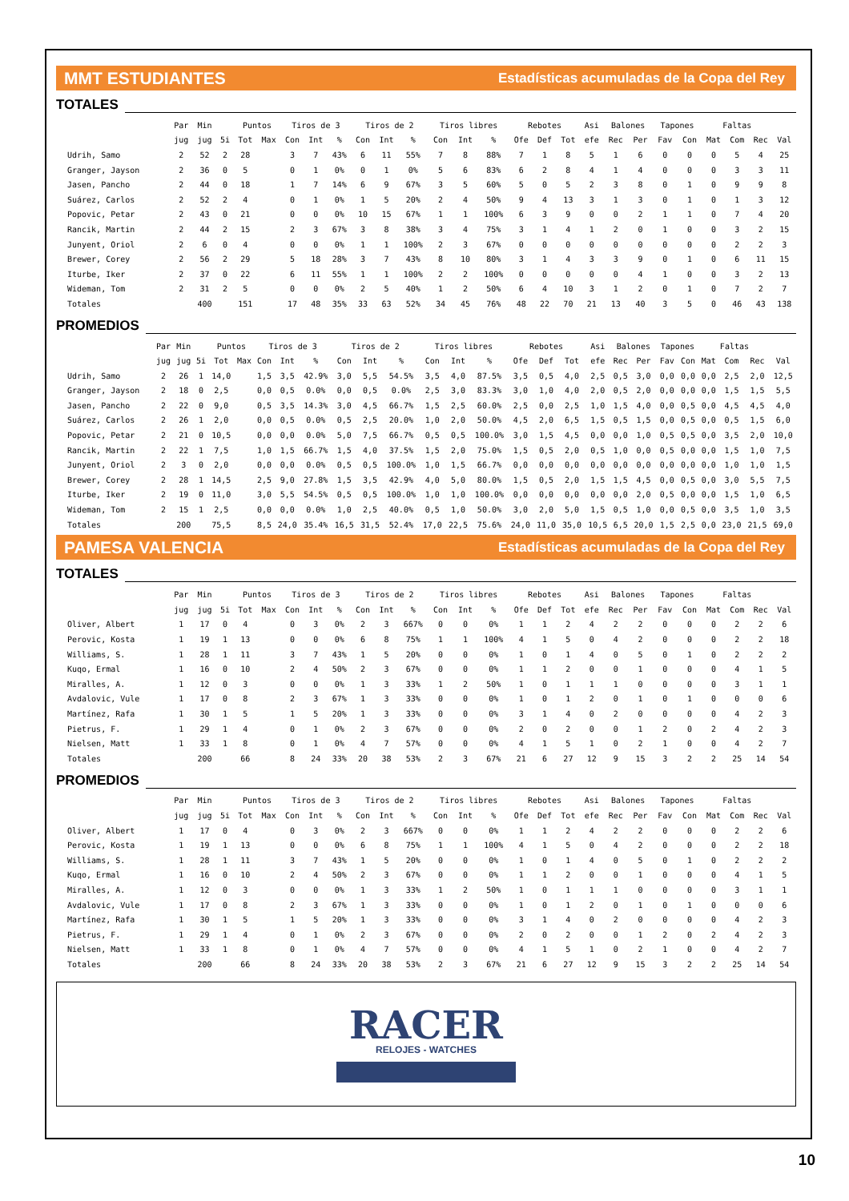MMT ESTUDIANTES Estadísticas acumuladas de la Copa del Rey
TOTALES
| | Par | Min | | Puntos | | Tiros de 3 | | | Tiros de 2 | | | Tiros libres | | | Rebotes | | | Asi | Balones | | Tapones | | Faltas | | | |
| --- | --- | --- | --- | --- | --- | --- | --- | --- | --- | --- | --- | --- | --- | --- | --- | --- | --- | --- | --- | --- | --- | --- | --- | --- | --- | --- |
| | jug | jug | 5i | Tot | Max | Con | Int | % | Con | Int | % | Con | Int | % | Ofe | Def | Tot | efe | Rec | Per | Fav | Con | Mat | Com | Rec | Val |
| Udrih, Samo | 2 | 52 | 2 | 28 | | 3 | 7 | 43% | 6 | 11 | 55% | 7 | 8 | 88% | 7 | 1 | 8 | 5 | 1 | 6 | 0 | 0 | 0 | 5 | 4 | 25 |
| Granger, Jayson | 2 | 36 | 0 | 5 | | 0 | 1 | 0% | 0 | 1 | 0% | 5 | 6 | 83% | 6 | 2 | 8 | 4 | 1 | 4 | 0 | 0 | 0 | 3 | 3 | 11 |
| Jasen, Pancho | 2 | 44 | 0 | 18 | | 1 | 7 | 14% | 6 | 9 | 67% | 3 | 5 | 60% | 5 | 0 | 5 | 2 | 3 | 8 | 0 | 1 | 0 | 9 | 9 | 8 |
| Suárez, Carlos | 2 | 52 | 2 | 4 | | 0 | 1 | 0% | 1 | 5 | 20% | 2 | 4 | 50% | 9 | 4 | 13 | 3 | 1 | 3 | 0 | 1 | 0 | 1 | 3 | 12 |
| Popovic, Petar | 2 | 43 | 0 | 21 | | 0 | 0 | 0% | 10 | 15 | 67% | 1 | 1 | 100% | 6 | 3 | 9 | 0 | 0 | 2 | 1 | 1 | 0 | 7 | 4 | 20 |
| Rancik, Martin | 2 | 44 | 2 | 15 | | 2 | 3 | 67% | 3 | 8 | 38% | 3 | 4 | 75% | 3 | 1 | 4 | 1 | 2 | 0 | 1 | 0 | 0 | 3 | 2 | 15 |
| Junyent, Oriol | 2 | 6 | 0 | 4 | | 0 | 0 | 0% | 1 | 1 | 100% | 2 | 3 | 67% | 0 | 0 | 0 | 0 | 0 | 0 | 0 | 0 | 0 | 2 | 2 | 3 |
| Brewer, Corey | 2 | 56 | 2 | 29 | | 5 | 18 | 28% | 3 | 7 | 43% | 8 | 10 | 80% | 3 | 1 | 4 | 3 | 3 | 9 | 0 | 1 | 0 | 6 | 11 | 15 |
| Iturbe, Iker | 2 | 37 | 0 | 22 | | 6 | 11 | 55% | 1 | 1 | 100% | 2 | 2 | 100% | 0 | 0 | 0 | 0 | 0 | 4 | 1 | 0 | 0 | 3 | 2 | 13 |
| Wideman, Tom | 2 | 31 | 2 | 5 | | 0 | 0 | 0% | 2 | 5 | 40% | 1 | 2 | 50% | 6 | 4 | 10 | 3 | 1 | 2 | 0 | 1 | 0 | 7 | 2 | 7 |
| Totales | | 400 | | 151 | | 17 | 48 | 35% | 33 | 63 | 52% | 34 | 45 | 76% | 48 | 22 | 70 | 21 | 13 | 40 | 3 | 5 | 0 | 46 | 43 | 138 |
PROMEDIOS
| | Par | Min | | Puntos | | Tiros de 3 | | | Tiros de 2 | | | Tiros libres | | | Rebotes | | | Asi | Balones | | Tapones | | Faltas | | | |
| --- | --- | --- | --- | --- | --- | --- | --- | --- | --- | --- | --- | --- | --- | --- | --- | --- | --- | --- | --- | --- | --- | --- | --- | --- | --- | --- |
| | jug | jug | 5i | Tot | Max | Con | Int | % | Con | Int | % | Con | Int | % | Ofe | Def | Tot | efe | Rec | Per | Fav | Con | Mat | Com | Rec | Val |
| Udrih, Samo | 2 | 26 | 1 | 14,0 | | 1,5 | 3,5 | 42.9% | 3,0 | 5,5 | 54.5% | 3,5 | 4,0 | 87.5% | 3,5 | 0,5 | 4,0 | 2,5 | 0,5 | 3,0 | 0,0 | 0,0 | 0,0 | 2,5 | 2,0 | 12,5 |
| Granger, Jayson | 2 | 18 | 0 | 2,5 | | 0,0 | 0,5 | 0.0% | 0,0 | 0,5 | 0.0% | 2,5 | 3,0 | 83.3% | 3,0 | 1,0 | 4,0 | 2,0 | 0,5 | 2,0 | 0,0 | 0,0 | 0,0 | 1,5 | 1,5 | 5,5 |
| Jasen, Pancho | 2 | 22 | 0 | 9,0 | | 0,5 | 3,5 | 14.3% | 3,0 | 4,5 | 66.7% | 1,5 | 2,5 | 60.0% | 2,5 | 0,0 | 2,5 | 1,0 | 1,5 | 4,0 | 0,0 | 0,5 | 0,0 | 4,5 | 4,5 | 4,0 |
| Suárez, Carlos | 2 | 26 | 1 | 2,0 | | 0,0 | 0,5 | 0.0% | 0,5 | 2,5 | 20.0% | 1,0 | 2,0 | 50.0% | 4,5 | 2,0 | 6,5 | 1,5 | 0,5 | 1,5 | 0,0 | 0,5 | 0,0 | 0,5 | 1,5 | 6,0 |
| Popovic, Petar | 2 | 21 | 0 | 10,5 | | 0,0 | 0,0 | 0.0% | 5,0 | 7,5 | 66.7% | 0,5 | 0,5 | 100.0% | 3,0 | 1,5 | 4,5 | 0,0 | 0,0 | 1,0 | 0,5 | 0,5 | 0,0 | 3,5 | 2,0 | 10,0 |
| Rancik, Martin | 2 | 22 | 1 | 7,5 | | 1,0 | 1,5 | 66.7% | 1,5 | 4,0 | 37.5% | 1,5 | 2,0 | 75.0% | 1,5 | 0,5 | 2,0 | 0,5 | 1,0 | 0,0 | 0,5 | 0,0 | 0,0 | 1,5 | 1,0 | 7,5 |
| Junyent, Oriol | 2 | 3 | 0 | 2,0 | | 0,0 | 0,0 | 0.0% | 0,5 | 0,5 | 100.0% | 1,0 | 1,5 | 66.7% | 0,0 | 0,0 | 0,0 | 0,0 | 0,0 | 0,0 | 0,0 | 0,0 | 0,0 | 1,0 | 1,0 | 1,5 |
| Brewer, Corey | 2 | 28 | 1 | 14,5 | | 2,5 | 9,0 | 27.8% | 1,5 | 3,5 | 42.9% | 4,0 | 5,0 | 80.0% | 1,5 | 0,5 | 2,0 | 1,5 | 1,5 | 4,5 | 0,0 | 0,5 | 0,0 | 3,0 | 5,5 | 7,5 |
| Iturbe, Iker | 2 | 19 | 0 | 11,0 | | 3,0 | 5,5 | 54.5% | 0,5 | 0,5 | 100.0% | 1,0 | 1,0 | 100.0% | 0,0 | 0,0 | 0,0 | 0,0 | 0,0 | 2,0 | 0,5 | 0,0 | 0,0 | 1,5 | 1,0 | 6,5 |
| Wideman, Tom | 2 | 15 | 1 | 2,5 | | 0,0 | 0,0 | 0.0% | 1,0 | 2,5 | 40.0% | 0,5 | 1,0 | 50.0% | 3,0 | 2,0 | 5,0 | 1,5 | 0,5 | 1,0 | 0,0 | 0,5 | 0,0 | 3,5 | 1,0 | 3,5 |
| Totales | | 200 | | 75,5 | | 8,5 | 24,0 | 35.4% | 16,5 | 31,5 | 52.4% | 17,0 | 22,5 | 75.6% | 24,0 | 11,0 | 35,0 | 10,5 | 6,5 | 20,0 | 1,5 | 2,5 | 0,0 | 23,0 | 21,5 | 69,0 |
PAMESA VALENCIA Estadísticas acumuladas de la Copa del Rey
TOTALES
| | Par | Min | | Puntos | | Tiros de 3 | | | Tiros de 2 | | | Tiros libres | | | Rebotes | | | Asi | Balones | | Tapones | | Faltas | | | |
| --- | --- | --- | --- | --- | --- | --- | --- | --- | --- | --- | --- | --- | --- | --- | --- | --- | --- | --- | --- | --- | --- | --- | --- | --- | --- | --- |
| | jug | jug | 5i | Tot | Max | Con | Int | % | Con | Int | % | Con | Int | % | Ofe | Def | Tot | efe | Rec | Per | Fav | Con | Mat | Com | Rec | Val |
| Oliver, Albert | 1 | 17 | 0 | 4 | | 0 | 3 | 0% | 2 | 3 | 667% | 0 | 0 | 0% | 1 | 1 | 2 | 4 | 2 | 2 | 0 | 0 | 0 | 2 | 2 | 6 |
| Perovic, Kosta | 1 | 19 | 1 | 13 | | 0 | 0 | 0% | 6 | 8 | 75% | 1 | 1 | 100% | 4 | 1 | 5 | 0 | 4 | 2 | 0 | 0 | 0 | 2 | 2 | 18 |
| Williams, S. | 1 | 28 | 1 | 11 | | 3 | 7 | 43% | 1 | 5 | 20% | 0 | 0 | 0% | 1 | 0 | 1 | 4 | 0 | 5 | 0 | 1 | 0 | 2 | 2 | 2 |
| Kuqo, Ermal | 1 | 16 | 0 | 10 | | 2 | 4 | 50% | 2 | 3 | 67% | 0 | 0 | 0% | 1 | 1 | 2 | 0 | 0 | 1 | 0 | 0 | 0 | 4 | 1 | 5 |
| Miralles, A. | 1 | 12 | 0 | 3 | | 0 | 0 | 0% | 1 | 3 | 33% | 1 | 2 | 50% | 1 | 0 | 1 | 1 | 1 | 0 | 0 | 0 | 0 | 3 | 1 | 1 |
| Avdalovic, Vule | 1 | 17 | 0 | 8 | | 2 | 3 | 67% | 1 | 3 | 33% | 0 | 0 | 0% | 1 | 0 | 1 | 2 | 0 | 1 | 0 | 1 | 0 | 0 | 0 | 6 |
| Martínez, Rafa | 1 | 30 | 1 | 5 | | 1 | 5 | 20% | 1 | 3 | 33% | 0 | 0 | 0% | 3 | 1 | 4 | 0 | 2 | 0 | 0 | 0 | 0 | 4 | 2 | 3 |
| Pietrus, F. | 1 | 29 | 1 | 4 | | 0 | 1 | 0% | 2 | 3 | 67% | 0 | 0 | 0% | 2 | 0 | 2 | 0 | 0 | 1 | 2 | 0 | 2 | 4 | 2 | 3 |
| Nielsen, Matt | 1 | 33 | 1 | 8 | | 0 | 1 | 0% | 4 | 7 | 57% | 0 | 0 | 0% | 4 | 1 | 5 | 1 | 0 | 2 | 1 | 0 | 0 | 4 | 2 | 7 |
| Totales | | 200 | | 66 | | 8 | 24 | 33% | 20 | 38 | 53% | 2 | 3 | 67% | 21 | 6 | 27 | 12 | 9 | 15 | 3 | 2 | 2 | 25 | 14 | 54 |
PROMEDIOS
| | Par | Min | | Puntos | | Tiros de 3 | | | Tiros de 2 | | | Tiros libres | | | Rebotes | | | Asi | Balones | | Tapones | | Faltas | | | |
| --- | --- | --- | --- | --- | --- | --- | --- | --- | --- | --- | --- | --- | --- | --- | --- | --- | --- | --- | --- | --- | --- | --- | --- | --- | --- | --- |
| | jug | jug | 5i | Tot | Max | Con | Int | % | Con | Int | % | Con | Int | % | Ofe | Def | Tot | efe | Rec | Per | Fav | Con | Mat | Com | Rec | Val |
| Oliver, Albert | 1 | 17 | 0 | 4 | | 0 | 3 | 0% | 2 | 3 | 667% | 0 | 0 | 0% | 1 | 1 | 2 | 4 | 2 | 2 | 0 | 0 | 0 | 2 | 2 | 6 |
| Perovic, Kosta | 1 | 19 | 1 | 13 | | 0 | 0 | 0% | 6 | 8 | 75% | 1 | 1 | 100% | 4 | 1 | 5 | 0 | 4 | 2 | 0 | 0 | 0 | 2 | 2 | 18 |
| Williams, S. | 1 | 28 | 1 | 11 | | 3 | 7 | 43% | 1 | 5 | 20% | 0 | 0 | 0% | 1 | 0 | 1 | 4 | 0 | 5 | 0 | 1 | 0 | 2 | 2 | 2 |
| Kuqo, Ermal | 1 | 16 | 0 | 10 | | 2 | 4 | 50% | 2 | 3 | 67% | 0 | 0 | 0% | 1 | 1 | 2 | 0 | 0 | 1 | 0 | 0 | 0 | 4 | 1 | 5 |
| Miralles, A. | 1 | 12 | 0 | 3 | | 0 | 0 | 0% | 1 | 3 | 33% | 1 | 2 | 50% | 1 | 0 | 1 | 1 | 1 | 0 | 0 | 0 | 0 | 3 | 1 | 1 |
| Avdalovic, Vule | 1 | 17 | 0 | 8 | | 2 | 3 | 67% | 1 | 3 | 33% | 0 | 0 | 0% | 1 | 0 | 1 | 2 | 0 | 1 | 0 | 1 | 0 | 0 | 0 | 6 |
| Martínez, Rafa | 1 | 30 | 1 | 5 | | 1 | 5 | 20% | 1 | 3 | 33% | 0 | 0 | 0% | 3 | 1 | 4 | 0 | 2 | 0 | 0 | 0 | 0 | 4 | 2 | 3 |
| Pietrus, F. | 1 | 29 | 1 | 4 | | 0 | 1 | 0% | 2 | 3 | 67% | 0 | 0 | 0% | 2 | 0 | 2 | 0 | 0 | 1 | 2 | 0 | 2 | 4 | 2 | 3 |
| Nielsen, Matt | 1 | 33 | 1 | 8 | | 0 | 1 | 0% | 4 | 7 | 57% | 0 | 0 | 0% | 4 | 1 | 5 | 1 | 0 | 2 | 1 | 0 | 0 | 4 | 2 | 7 |
| Totales | | 200 | | 66 | | 8 | 24 | 33% | 20 | 38 | 53% | 2 | 3 | 67% | 21 | 6 | 27 | 12 | 9 | 15 | 3 | 2 | 2 | 25 | 14 | 54 |
RACER
RELOJES - WATCHES
10